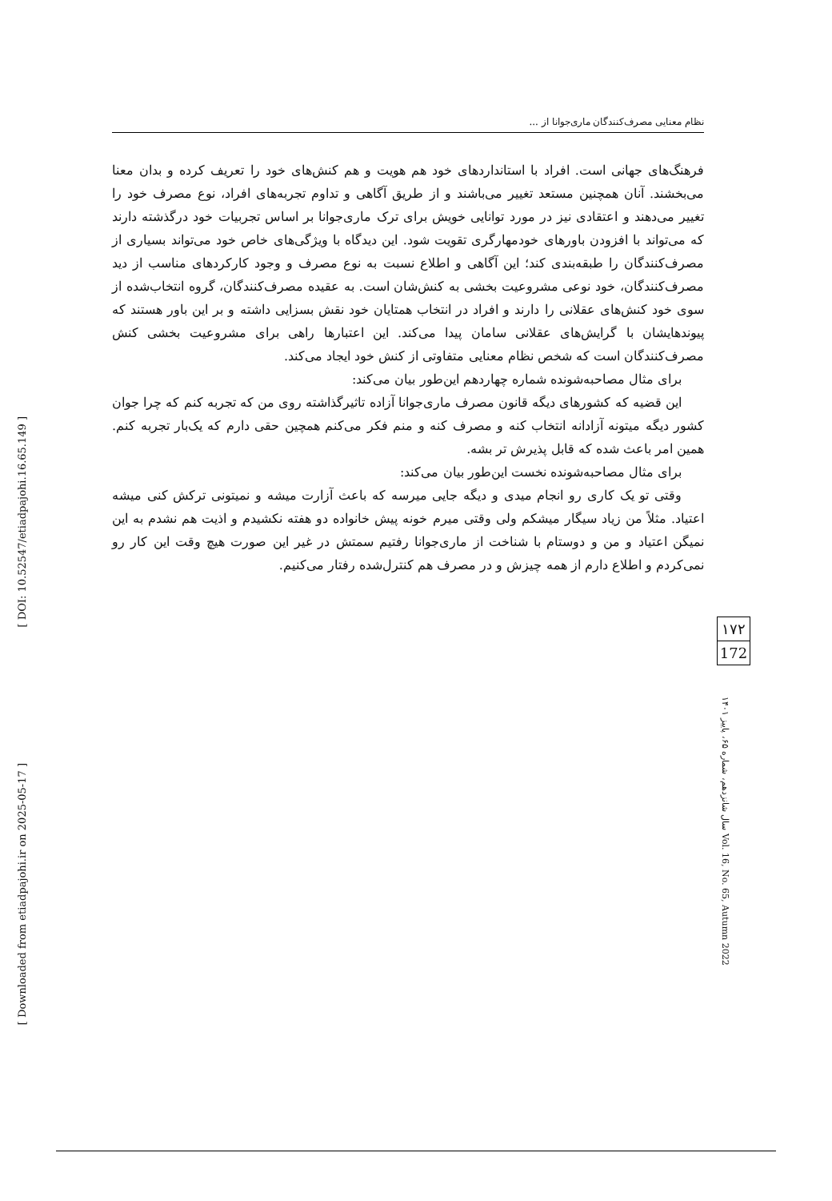[ DOI: 10.52547/etiadpajohi.16.65.149 ]
[ Downloaded from etiadpajohi.ir on 2025-05-17 ]
نظام معنایی مصرف‌کنندگان ماری‌جوانا از ...
فرهنگ‌های جهانی است. افراد با استانداردهای خود هم هویت و هم کنش‌های خود را تعریف کرده و بدان معنا می‌بخشند. آنان همچنین مستعد تغییر می‌باشند و از طریق آگاهی و تداوم تجربه‌های افراد، نوع مصرف خود را تغییر می‌دهند و اعتقادی نیز در مورد توانایی خویش برای ترک ماری‌جوانا بر اساس تجربیات خود درگذشته دارند که می‌تواند با افزودن باورهای خودمهارگری تقویت شود. این دیدگاه با ویژگی‌های خاص خود می‌تواند بسیاری از مصرف‌کنندگان را طبقه‌بندی کند؛ این آگاهی و اطلاع نسبت به نوع مصرف و وجود کارکردهای مناسب از دید مصرف‌کنندگان، خود نوعی مشروعیت بخشی به کنش‌شان است. به عقیده مصرف‌کنندگان، گروه انتخاب‌شده از سوی خود کنش‌های عقلانی را دارند و افراد در انتخاب همتایان خود نقش بسزایی داشته و بر این باور هستند که پیوندهایشان با گرایش‌های عقلانی سامان پیدا می‌کند. این اعتبارها راهی برای مشروعیت بخشی کنش مصرف‌کنندگان است که شخص نظام معنایی متفاوتی از کنش خود ایجاد می‌کند.
برای مثال مصاحبه‌شونده شماره چهاردهم این‌طور بیان می‌کند:
این قضیه که کشورهای دیگه قانون مصرف ماری‌جوانا آزاده تاثیرگذاشته روی من که تجربه کنم که چرا جوان کشور دیگه میتونه آزادانه انتخاب کنه و مصرف کنه و منم فکر می‌کنم همچین حقی دارم که یک‌بار تجربه کنم. همین امر باعث شده که قابل پذیرش تر بشه.
برای مثال مصاحبه‌شونده نخست این‌طور بیان می‌کند:
وقتی تو یک کاری رو انجام میدی و دیگه جایی میرسه که باعث آزارت میشه و نمیتونی ترکش کنی میشه اعتیاد. مثلاً من زیاد سیگار میشکم ولی وقتی میرم خونه پیش خانواده دو هفته نکشیدم و اذیت هم نشدم به این نمیگن اعتیاد و من و دوستام با شناخت از ماری‌جوانا رفتیم سمتش در غیر این صورت هیچ وقت این کار رو نمی‌کردم و اطلاع دارم از همه چیزش و در مصرف هم کنترل‌شده رفتار می‌کنیم.
۱۷۲
172
سال شانزدهم، شماره ۶۵، پاییز ۱۴۰۱ Vol. 16, No. 65, Autumn 2022